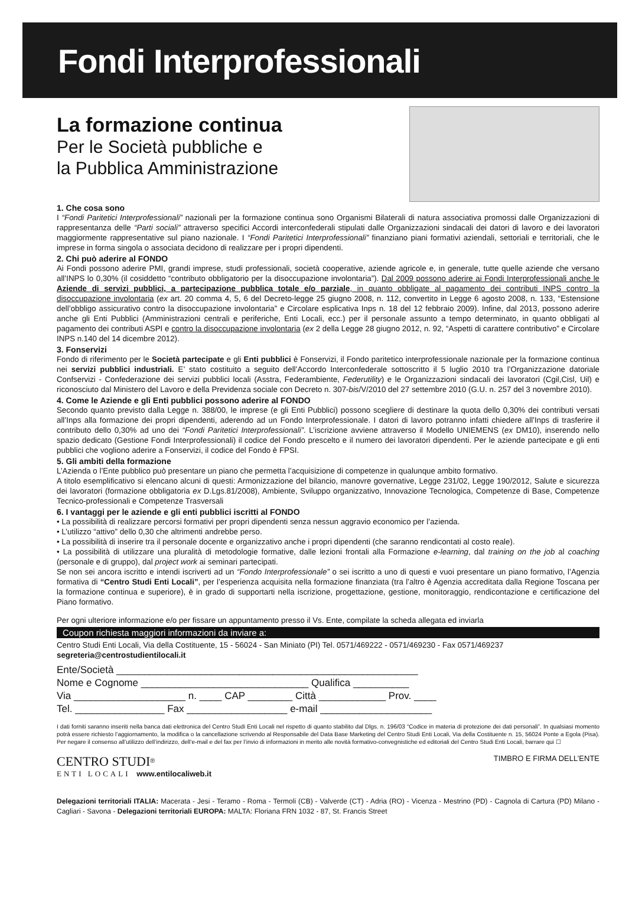Fondi Interprofessionali
La formazione continua
Per le Società pubbliche e
la Pubblica Amministrazione
1. Che cosa sono
I “Fondi Paritetici Interprofessionali” nazionali per la formazione continua sono Organismi Bilaterali di natura associativa promossi dalle Organizzazioni di rappresentanza delle “Parti sociali” attraverso specifici Accordi interconfederali stipulati dalle Organizzazioni sindacali dei datori di lavoro e dei lavoratori maggiormente rappresentative sul piano nazionale. I “Fondi Paritetici Interprofessionali” finanziano piani formativi aziendali, settoriali e territoriali, che le imprese in forma singola o associata decidono di realizzare per i propri dipendenti.
2. Chi può aderire al FONDO
Ai Fondi possono aderire PMI, grandi imprese, studi professionali, società cooperative, aziende agricole e, in generale, tutte quelle aziende che versano all’INPS lo 0,30% (il cosiddetto “contributo obbligatorio per la disoccupazione involontaria”). Dal 2009 possono aderire ai Fondi Interprofessionali anche le Aziende di servizi pubblici, a partecipazione pubblica totale e/o parziale, in quanto obbligate al pagamento dei contributi INPS contro la disoccupazione involontaria (ex art. 20 comma 4, 5, 6 del Decreto-legge 25 giugno 2008, n. 112, convertito in Legge 6 agosto 2008, n. 133, “Estensione dell’obbligo assicurativo contro la disoccupazione involontaria” e Circolare esplicativa Inps n. 18 del 12 febbraio 2009). Infine, dal 2013, possono aderire anche gli Enti Pubblici (Amministrazioni centrali e periferiche, Enti Locali, ecc.) per il personale assunto a tempo determinato, in quanto obbligati al pagamento dei contributi ASPI e contro la disoccupazione involontaria (ex 2 della Legge 28 giugno 2012, n. 92, “Aspetti di carattere contributivo” e Circolare INPS n.140 del 14 dicembre 2012).
3. Fonservizi
Fondo di riferimento per le Società partecipate e gli Enti pubblici è Fonservizi, il Fondo paritetico interprofessionale nazionale per la formazione continua nei servizi pubblici industriali. E’ stato costituito a seguito dell’Accordo Interconfederale sottoscritto il 5 luglio 2010 tra l’Organizzazione datoriale Confservizi - Confederazione dei servizi pubblici locali (Asstra, Federambiente, Federutility) e le Organizzazioni sindacali dei lavoratori (Cgil,Cisl, Uil) e riconosciuto dal Ministero del Lavoro e della Previdenza sociale con Decreto n. 307-bis/V/2010 del 27 settembre 2010 (G.U. n. 257 del 3 novembre 2010).
4. Come le Aziende e gli Enti pubblici possono aderire al FONDO
Secondo quanto previsto dalla Legge n. 388/00, le imprese (e gli Enti Pubblici) possono scegliere di destinare la quota dello 0,30% dei contributi versati all’Inps alla formazione dei propri dipendenti, aderendo ad un Fondo Interprofessionale. I datori di lavoro potranno infatti chiedere all’Inps di trasferire il contributo dello 0,30% ad uno dei “Fondi Paritetici Interprofessionali”. L’iscrizione avviene attraverso il Modello UNIEMENS (ex DM10), inserendo nello spazio dedicato (Gestione Fondi Interprofessionali) il codice del Fondo prescelto e il numero dei lavoratori dipendenti. Per le aziende partecipate e gli enti pubblici che vogliono aderire a Fonservizi, il codice del Fondo è FPSI.
5. Gli ambiti della formazione
L’Azienda o l’Ente pubblico può presentare un piano che permetta l’acquisizione di competenze in qualunque ambito formativo.
A titolo esemplificativo si elencano alcuni di questi: Armonizzazione del bilancio, manovre governative, Legge 231/02, Legge 190/2012, Salute e sicurezza dei lavoratori (formazione obbligatoria ex D.Lgs.81/2008), Ambiente, Sviluppo organizzativo, Innovazione Tecnologica, Competenze di Base, Competenze Tecnico-professionali e Competenze Trasversali
6. I vantaggi per le aziende e gli enti pubblici iscritti al FONDO
• La possibilità di realizzare percorsi formativi per propri dipendenti senza nessun aggravio economico per l’azienda.
• L’utilizzo “attivo” dello 0,30 che altrimenti andrebbe perso.
• La possibilità di inserire tra il personale docente e organizzativo anche i propri dipendenti (che saranno rendicontati al costo reale).
• La possibilità di utilizzare una pluralità di metodologie formative, dalle lezioni frontali alla Formazione e-learning, dal training on the job al coaching (personale e di gruppo), dal project work ai seminari partecipati.
Se non sei ancora iscritto e intendi iscriverti ad un “Fondo Interprofessionale” o sei iscritto a uno di questi e vuoi presentare un piano formativo, l’Agenzia formativa di “Centro Studi Enti Locali”, per l’esperienza acquisita nella formazione finanziata (tra l’altro è Agenzia accreditata dalla Regione Toscana per la formazione continua e superiore), è in grado di supportarti nella iscrizione, progettazione, gestione, monitoraggio, rendicontazione e certificazione del Piano formativo.
Per ogni ulteriore informazione e/o per fissare un appuntamento presso il Vs. Ente, compilate la scheda allegata ed inviarla
Coupon richiesta maggiori informazioni da inviare a:
Centro Studi Enti Locali, Via della Costituente, 15 - 56024 - San Miniato (PI) Tel. 0571/469222 - 0571/469230 - Fax 0571/469237
segreteria@centrostudientilocali.it
Ente/Società ______________________________________________________
Nome e Cognome ______________________________ Qualifica __________
Via ____________________ n. ____ CAP ________ Città ____________ Prov. ____
Tel. ________________ Fax __________________ e-mail ____________________
I dati forniti saranno inseriti nella banca dati elettronica del Centro Studi Enti Locali nel rispetto di quanto stabilito dal Dlgs. n. 196/03 “Codice in materia di protezione dei dati personali”. In qualsiasi momento potrà essere richiesto l’aggiornamento, la modifica o la cancellazione scrivendo al Responsabile del Data Base Marketing del Centro Studi Enti Locali, Via della Costituente n. 15, 56024 Ponte a Egola (Pisa). Per negare il consenso all’utilizzo dell’indirizzo, dell’e-mail e del fax per l’invio di informazioni in merito alle novità formativo-convegnistiche ed editoriali del Centro Studi Enti Locali, barrare qui ☐
CENTRO STUDI<sup>®</sup>
ENTI LOCALI www.entilocaliweb.it
TIMBRO E FIRMA DELL’ENTE
Delegazioni territoriali ITALIA: Macerata - Jesi - Teramo - Roma - Termoli (CB) - Valverde (CT) - Adria (RO) - Vicenza - Mestrino (PD) - Cagnola di Cartura (PD) Milano - Cagliari - Savona - Delegazioni territoriali EUROPA: MALTA: Floriana FRN 1032 - 87, St. Francis Street